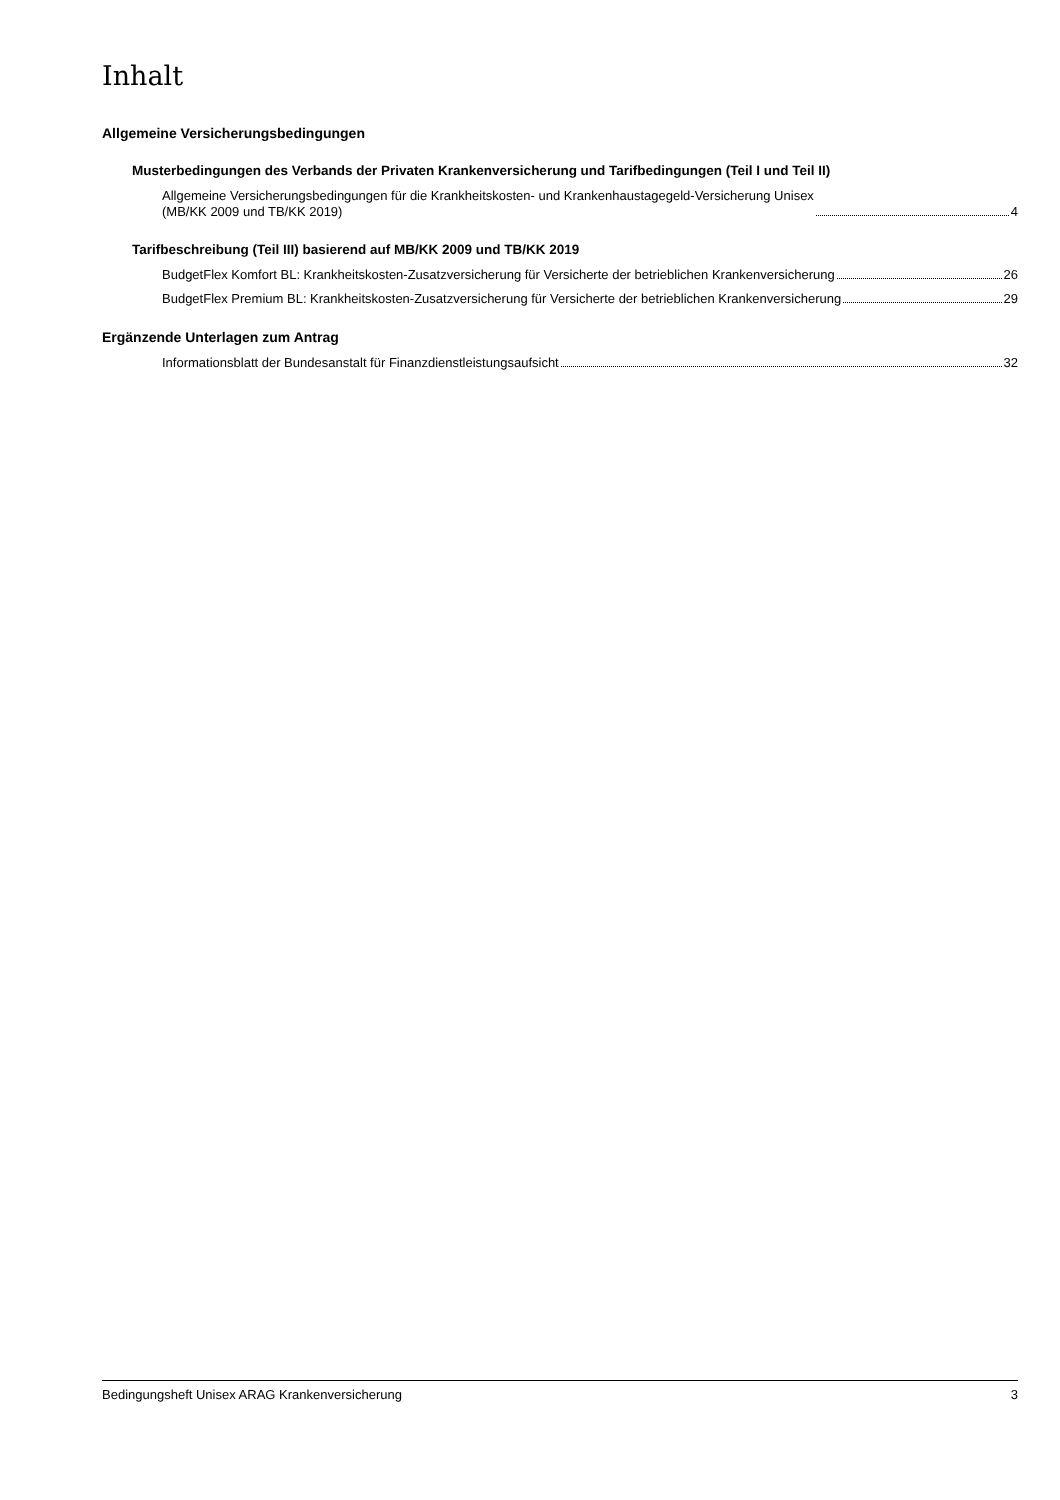Inhalt
Allgemeine Versicherungsbedingungen
Musterbedingungen des Verbands der Privaten Krankenversicherung und Tarifbedingungen (Teil I und Teil II)
Allgemeine Versicherungsbedingungen für die Krankheitskosten- und Krankenhaustagegeld-Versicherung Unisex
(MB/KK 2009 und TB/KK 2019) 4
Tarifbeschreibung (Teil III) basierend auf MB/KK 2009 und TB/KK 2019
BudgetFlex Komfort BL: Krankheitskosten-Zusatzversicherung für Versicherte der betrieblichen Krankenversicherung 26
BudgetFlex Premium BL: Krankheitskosten-Zusatzversicherung für Versicherte der betrieblichen Krankenversicherung 29
Ergänzende Unterlagen zum Antrag
Informationsblatt der Bundesanstalt für Finanzdienstleistungsaufsicht 32
Bedingungsheft Unisex ARAG Krankenversicherung 3